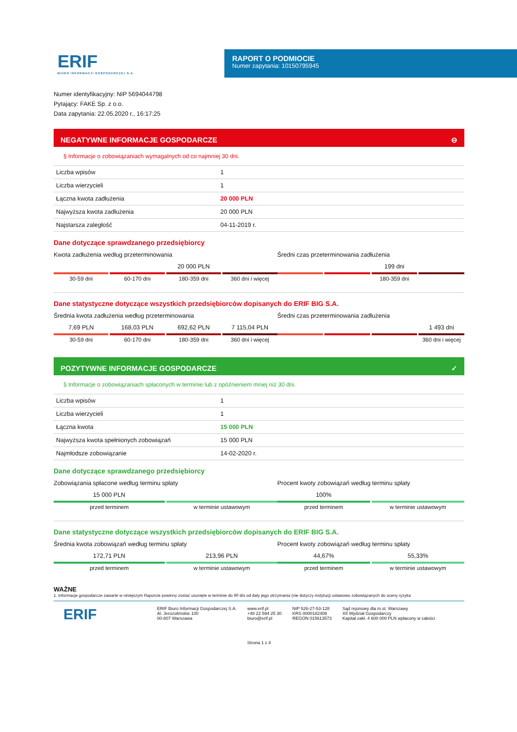ERIF
BIURO INFORMACJI GOSPODARCZEJ S.A.
RAPORT O PODMIOCIE
Numer zapytania: 10150795945
Numer identyfikacyjny: NIP 5694044798
Pytający: FAKE Sp. z o.o.
Data zapytania: 22.05.2020 r., 16:17:25
NEGATYWNE INFORMACJE GOSPODARCZE ⊖
§ Informacje o zobowiązaniach wymagalnych od co najmniej 30 dni.
| Liczba wpisów | 1 |
| Liczba wierzycieli | 1 |
| Łączna kwota zadłużenia | 20 000 PLN |
| Najwyższa kwota zadłużenia | 20 000 PLN |
| Najstarsza zaległość | 04-11-2019 r. |
Dane dotyczące sprawdzanego przedsiębiorcy
Kwota zadłużenia według przeterminowania
30-59 dni 60-170 dni
20 000 PLN
180-359 dni
360 dni i więcej
Średni czas przeterminowania zadłużenia
199 dni
180-359 dni
Dane statystyczne dotyczące wszystkich przedsiębiorców dopisanych do ERIF BIG S.A.
Średnia kwota zadłużenia według przeterminowania
7,69 PLN
30-59 dni
168,03 PLN
60-170 dni
692,62 PLN
180-359 dni
7 115,04 PLN
360 dni i więcej
Średni czas przeterminowania zadłużenia
1 493 dni
360 dni i więcej
POZYTYWNE INFORMACJE GOSPODARCZE ✓
§ Informacje o zobowiązaniach spłaconych w terminie lub z opóźnieniem mniej niż 30 dni.
| Liczba wpisów | 1 |
| Liczba wierzycieli | 1 |
| Łączna kwota | 15 000 PLN |
| Najwyższa kwota spełnionych zobowiązań | 15 000 PLN |
| Najmłodsze zobowiązanie | 14-02-2020 r. |
Dane dotyczące sprawdzanego przedsiębiorcy
Zobowiązania spłacone według terminu spłaty
15 000 PLN
przed terminem
w terminie ustawowym
Procent kwoty zobowiązań według terminu spłaty
100%
przed terminem
w terminie ustawowym
Dane statystyczne dotyczące wszystkich przedsiębiorców dopisanych do ERIF BIG S.A.
Średnia kwota zobowiązań według terminu spłaty
172,71 PLN
przed terminem
213,96 PLN
w terminie ustawowym
Procent kwoty zobowiązań według terminu spłaty
44,67%
przed terminem
55,33%
w terminie ustawowym
WAŻNE
1. Informacje gospodarcze zawarte w niniejszym Raporcie powinny zostać usunięte w terminie do 90 dni od daty jego otrzymania (nie dotyczy instytucji ustawowo zobowiązanych do oceny ryzyka
ERIF
ERIF Biuro Informacji Gospodarczej S.A.
Al. Jerozolimskie 100
00-807 Warszawa
www.erif.pl
+48 22 594 25 30
biuro@erif.pl
NIP 526-27-53-128
KRS 0000182408
REGON 015613573
Sąd rejonowy dla m.st. Warszawy
XII Wydział Gospodarczy
Kapitał zakł. 4 600 000 PLN wpłacony w całości
Strona 1 z 4